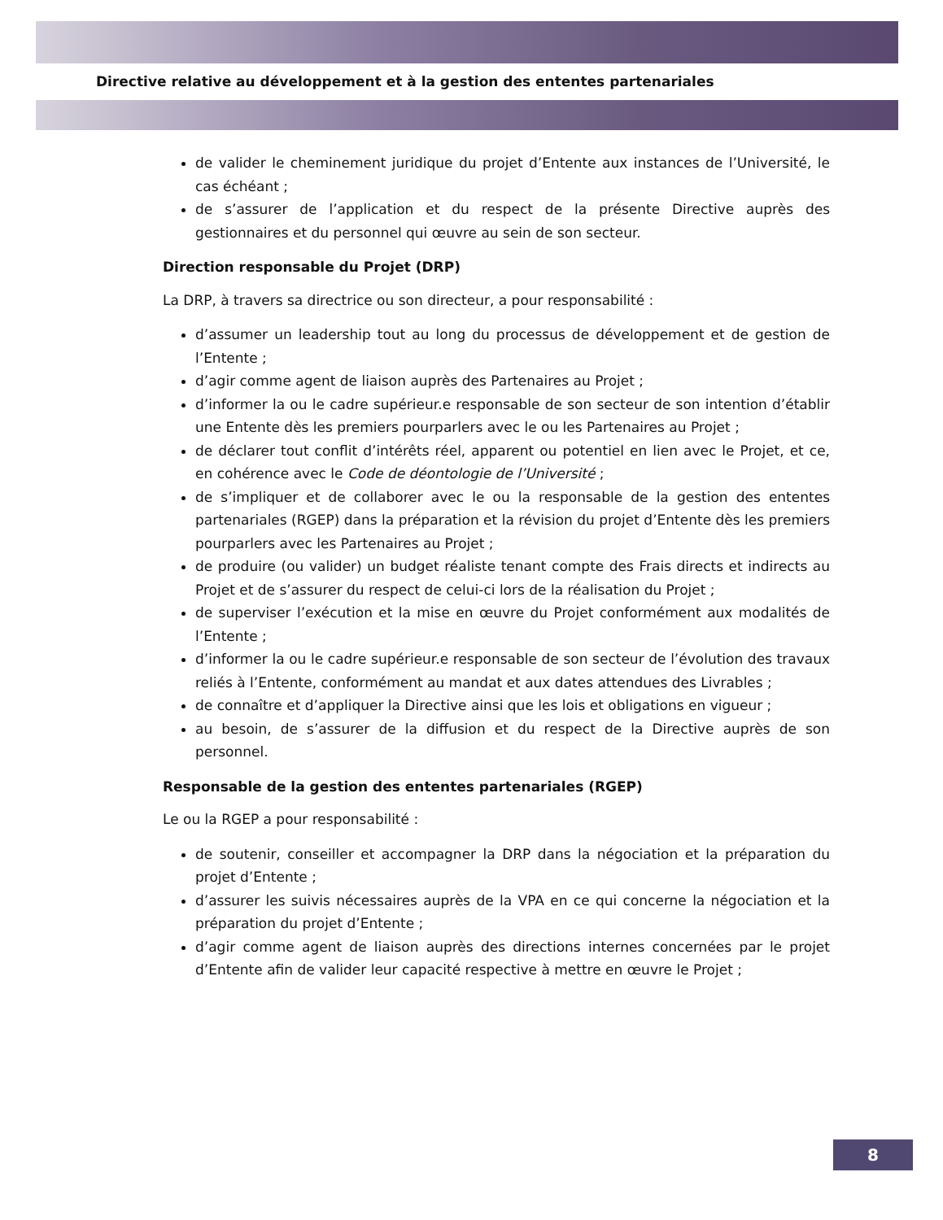Directive relative au développement et à la gestion des ententes partenariales
de valider le cheminement juridique du projet d’Entente aux instances de l’Université, le cas échéant ;
de s’assurer de l’application et du respect de la présente Directive auprès des gestionnaires et du personnel qui œuvre au sein de son secteur.
Direction responsable du Projet (DRP)
La DRP, à travers sa directrice ou son directeur, a pour responsabilité :
d’assumer un leadership tout au long du processus de développement et de gestion de l’Entente ;
d’agir comme agent de liaison auprès des Partenaires au Projet ;
d’informer la ou le cadre supérieur.e responsable de son secteur de son intention d’établir une Entente dès les premiers pourparlers avec le ou les Partenaires au Projet ;
de déclarer tout conflit d’intérêts réel, apparent ou potentiel en lien avec le Projet, et ce, en cohérence avec le Code de déontologie de l’Université ;
de s’impliquer et de collaborer avec le ou la responsable de la gestion des ententes partenariales (RGEP) dans la préparation et la révision du projet d’Entente dès les premiers pourparlers avec les Partenaires au Projet ;
de produire (ou valider) un budget réaliste tenant compte des Frais directs et indirects au Projet et de s’assurer du respect de celui-ci lors de la réalisation du Projet ;
de superviser l’exécution et la mise en œuvre du Projet conformément aux modalités de l’Entente ;
d’informer la ou le cadre supérieur.e responsable de son secteur de l’évolution des travaux reliés à l’Entente, conformément au mandat et aux dates attendues des Livrables ;
de connaître et d’appliquer la Directive ainsi que les lois et obligations en vigueur ;
au besoin, de s’assurer de la diffusion et du respect de la Directive auprès de son personnel.
Responsable de la gestion des ententes partenariales (RGEP)
Le ou la RGEP a pour responsabilité :
de soutenir, conseiller et accompagner la DRP dans la négociation et la préparation du projet d’Entente ;
d’assurer les suivis nécessaires auprès de la VPA en ce qui concerne la négociation et la préparation du projet d’Entente ;
d’agir comme agent de liaison auprès des directions internes concernées par le projet d’Entente afin de valider leur capacité respective à mettre en œuvre le Projet ;
8